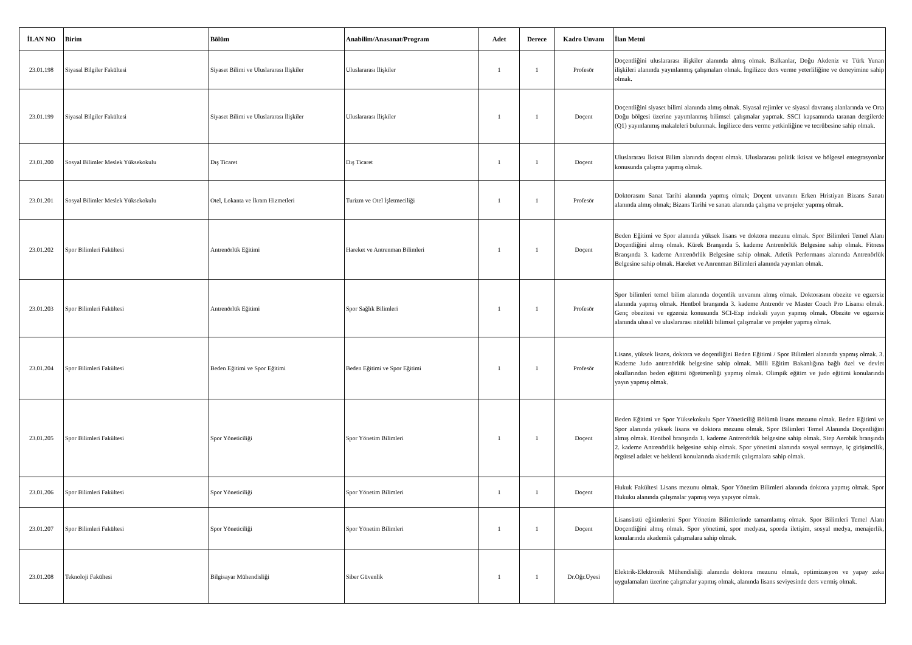| İLAN NO | Birim | Bölüm | Anabilim/Anasanat/Program | Adet | Derece | Kadro Unvanı | İlan Metni |
| --- | --- | --- | --- | --- | --- | --- | --- |
| 23.01.198 | Siyasal Bilgiler Fakültesi | Siyaset Bilimi ve Uluslararası İlişkiler | Uluslararası İlişkiler | 1 | 1 | Profesör | Doçentliğini uluslararası ilişkiler alanında almış olmak. Balkanlar, Doğu Akdeniz ve Türk Yunan ilişkileri alanında yayınlanmış çalışmaları olmak. İngilizce ders verme yeterliliğine ve deneyimine sahip olmak. |
| 23.01.199 | Siyasal Bilgiler Fakültesi | Siyaset Bilimi ve Uluslararası İlişkiler | Uluslararası İlişkiler | 1 | 1 | Doçent | Doçentliğini siyaset bilimi alanında almış olmak. Siyasal rejimler ve siyasal davranış alanlarında ve Orta Doğu bölgesi üzerine yayımlanmış bilimsel çalışmalar yapmak. SSCI kapsamında taranan dergilerde (Q1) yayınlanmış makaleleri bulunmak. İngilizce ders verme yetkinliğine ve tecrübesine sahip olmak. |
| 23.01.200 | Sosyal Bilimler Meslek Yüksekokulu | Dış Ticaret | Dış Ticaret | 1 | 1 | Doçent | Uluslararası İktisat Bilim alanında doçent olmak. Uluslararası politik iktisat ve bölgesel entegrasyonlar konusunda çalışma yapmış olmak. |
| 23.01.201 | Sosyal Bilimler Meslek Yüksekokulu | Otel, Lokanta ve İkram Hizmetleri | Turizm ve Otel İşletmeciliği | 1 | 1 | Profesör | Doktorasını Sanat Tarihi alanında yapmış olmak; Doçent unvanını Erken Hristiyan Bizans Sanatı alanında almış olmak; Bizans Tarihi ve sanatı alanında çalışma ve projeler yapmış olmak. |
| 23.01.202 | Spor Bilimleri Fakültesi | Antrenörlük Eğitimi | Hareket ve Antrenman Bilimleri | 1 | 1 | Doçent | Beden Eğitimi ve Spor alanında yüksek lisans ve doktora mezunu olmak. Spor Bilimleri Temel Alanı Doçentliğini almış olmak. Kürek Branşında 5. kademe Antrenörlük Belgesine sahip olmak. Fitness Branşında 3. kademe Antrenörlük Belgesine sahip olmak. Atletik Performans alanında Antrenörlük Belgesine sahip olmak. Hareket ve Anrenman Bilimleri alanında yayınları olmak. |
| 23.01.203 | Spor Bilimleri Fakültesi | Antrenörlük Eğitimi | Spor Sağlık Bilimleri | 1 | 1 | Profesör | Spor bilimleri temel bilim alanında doçentlik unvanını almış olmak. Doktorasını obezite ve egzersiz alanında yapmış olmak. Hentbol branşında 3. kademe Antrenör ve Master Coach Pro Lisansı olmak. Genç obezitesi ve egzersiz konusunda SCI-Exp indeksli yayın yapmış olmak. Obezite ve egzersiz alanında ulusal ve uluslararası nitelikli bilimsel çalışmalar ve projeler yapmış olmak. |
| 23.01.204 | Spor Bilimleri Fakültesi | Beden Eğitimi ve Spor Eğitimi | Beden Eğitimi ve Spor Eğitimi | 1 | 1 | Profesör | Lisans, yüksek lisans, doktora ve doçentliğini Beden Eğitimi / Spor Bilimleri alanında yapmış olmak. 3. Kademe Judo antrenörlük belgesine sahip olmak. Milli Eğitim Bakanlığına bağlı özel ve devlet okullarından beden eğitimi öğretmenliği yapmış olmak. Olimpik eğitim ve judo eğitimi konularında yayın yapmış olmak. |
| 23.01.205 | Spor Bilimleri Fakültesi | Spor Yöneticiliği | Spor Yönetim Bilimleri | 1 | 1 | Doçent | Beden Eğitimi ve Spor Yüksekokulu Spor Yöneticiliğ Bölümü lisans mezunu olmak. Beden Eğitimi ve Spor alanında yüksek lisans ve doktora mezunu olmak. Spor Bilimleri Temel Alanında Doçentliğini almış olmak. Hentbol branşında 1. kademe Antrenörlük belgesine sahip olmak. Step Aerobik branşında 2. kademe Antrenörlük belgesine sahip olmak. Spor yönetimi alanında sosyal sermaye, iç girişimcilik, örgütsel adalet ve beklenti konularında akademik çalışmalara sahip olmak. |
| 23.01.206 | Spor Bilimleri Fakültesi | Spor Yöneticiliği | Spor Yönetim Bilimleri | 1 | 1 | Doçent | Hukuk Fakültesi Lisans mezunu olmak. Spor Yönetim Bilimleri alanında doktora yapmış olmak. Spor Hukuku alanında çalışmalar yapmış veya yapıyor olmak. |
| 23.01.207 | Spor Bilimleri Fakültesi | Spor Yöneticiliği | Spor Yönetim Bilimleri | 1 | 1 | Doçent | Lisansüstü eğitimlerini Spor Yönetim Bilimlerinde tamamlamış olmak. Spor Bilimleri Temel Alanı Doçentliğini almış olmak. Spor yönetimi, spor medyası, sporda iletişim, sosyal medya, menajerlik, konularında akademik çalışmalara sahip olmak. |
| 23.01.208 | Teknoloji Fakültesi | Bilgisayar Mühendisliği | Siber Güvenlik | 1 | 1 | Dr.Öğr.Üyesi | Elektrik-Elektronik Mühendisliği alanında doktora mezunu olmak, optimizasyon ve yapay zeka uygulamaları üzerine çalışmalar yapmış olmak, alanında lisans seviyesinde ders vermiş olmak. |